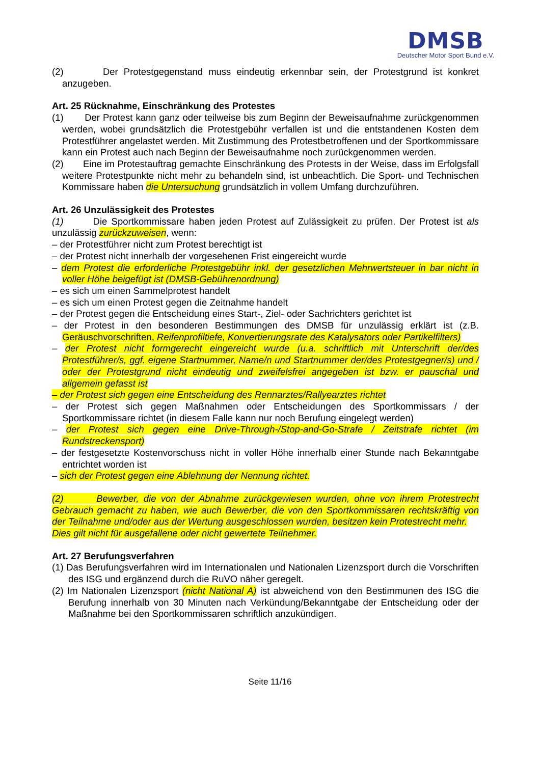DMSB
Deutscher Motor Sport Bund e.V.
(2) Der Protestgegenstand muss eindeutig erkennbar sein, der Protestgrund ist konkret anzugeben.
Art. 25 Rücknahme, Einschränkung des Protestes
(1) Der Protest kann ganz oder teilweise bis zum Beginn der Beweisaufnahme zurückgenommen werden, wobei grundsätzlich die Protestgebühr verfallen ist und die entstandenen Kosten dem Protestführer angelastet werden. Mit Zustimmung des Protestbetroffenen und der Sportkommissare kann ein Protest auch nach Beginn der Beweisaufnahme noch zurückgenommen werden.
(2) Eine im Protestauftrag gemachte Einschränkung des Protests in der Weise, dass im Erfolgsfall weitere Protestpunkte nicht mehr zu behandeln sind, ist unbeachtlich. Die Sport- und Technischen Kommissare haben die Untersuchung grundsätzlich in vollem Umfang durchzuführen.
Art. 26 Unzulässigkeit des Protestes
(1) Die Sportkommissare haben jeden Protest auf Zulässigkeit zu prüfen. Der Protest ist als unzulässig zurückzuweisen, wenn:
– der Protestführer nicht zum Protest berechtigt ist
– der Protest nicht innerhalb der vorgesehenen Frist eingereicht wurde
– dem Protest die erforderliche Protestgebühr inkl. der gesetzlichen Mehrwertsteuer in bar nicht in voller Höhe beigefügt ist (DMSB-Gebührenordnung)
– es sich um einen Sammelprotest handelt
– es sich um einen Protest gegen die Zeitnahme handelt
– der Protest gegen die Entscheidung eines Start-, Ziel- oder Sachrichters gerichtet ist
– der Protest in den besonderen Bestimmungen des DMSB für unzulässig erklärt ist (z.B. Geräuschvorschriften, Reifenprofiltiefe, Konvertierungsrate des Katalysators oder Partikelfilters)
– der Protest nicht formgerecht eingereicht wurde (u.a. schriftlich mit Unterschrift der/des Protestführer/s, ggf. eigene Startnummer, Name/n und Startnummer der/des Protestgegner/s) und / oder der Protestgrund nicht eindeutig und zweifelsfrei angegeben ist bzw. er pauschal und allgemein gefasst ist
– der Protest sich gegen eine Entscheidung des Rennarztes/Rallyearztes richtet
– der Protest sich gegen Maßnahmen oder Entscheidungen des Sportkommissars / der Sportkommissare richtet (in diesem Falle kann nur noch Berufung eingelegt werden)
– der Protest sich gegen eine Drive-Through-/Stop-and-Go-Strafe / Zeitstrafe richtet (im Rundstreckensport)
– der festgesetzte Kostenvorschuss nicht in voller Höhe innerhalb einer Stunde nach Bekanntgabe entrichtet worden ist
– sich der Protest gegen eine Ablehnung der Nennung richtet.
(2) Bewerber, die von der Abnahme zurückgewiesen wurden, ohne von ihrem Protestrecht Gebrauch gemacht zu haben, wie auch Bewerber, die von den Sportkommissaren rechtskräftig von der Teilnahme und/oder aus der Wertung ausgeschlossen wurden, besitzen kein Protestrecht mehr.
Dies gilt nicht für ausgefallene oder nicht gewertete Teilnehmer.
Art. 27 Berufungsverfahren
(1) Das Berufungsverfahren wird im Internationalen und Nationalen Lizenzsport durch die Vorschriften des ISG und ergänzend durch die RuVO näher geregelt.
(2) Im Nationalen Lizenzsport (nicht National A) ist abweichend von den Bestimmunen des ISG die Berufung innerhalb von 30 Minuten nach Verkündung/Bekanntgabe der Entscheidung oder der Maßnahme bei den Sportkommissaren schriftlich anzukündigen.
Seite 11/16